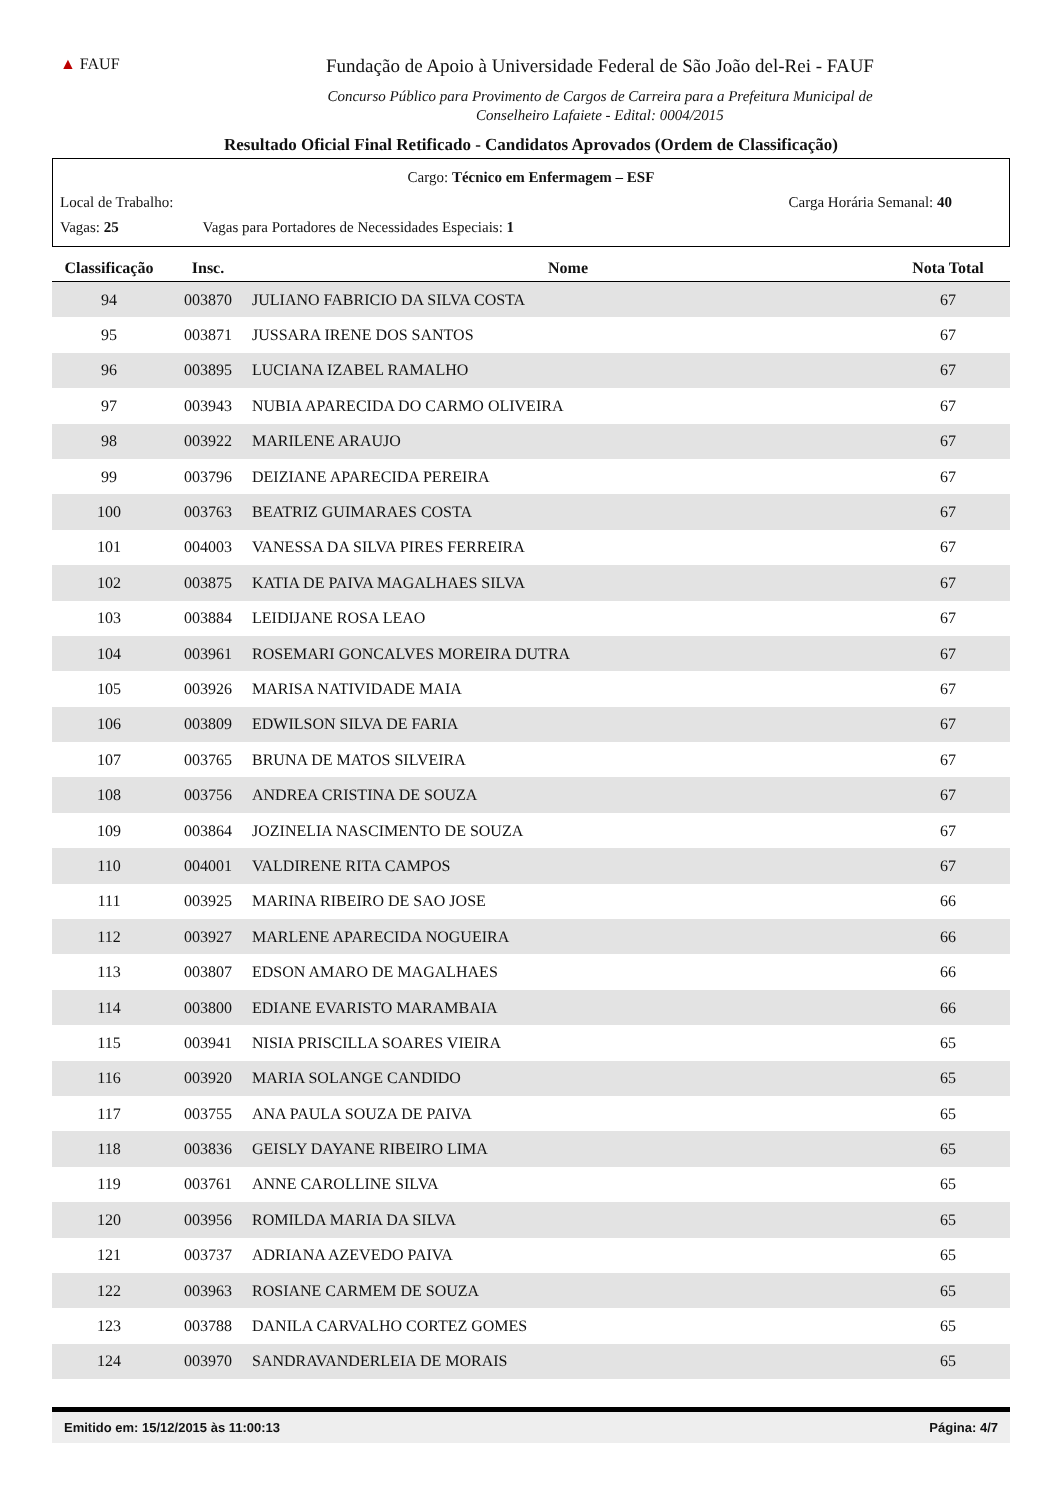▲ FAUF
Fundação de Apoio à Universidade Federal de São João del-Rei - FAUF
Concurso Público para Provimento de Cargos de Carreira para a Prefeitura Municipal de
Conselheiro Lafaiete - Edital: 0004/2015
Resultado Oficial Final Retificado - Candidatos Aprovados (Ordem de Classificação)
Cargo: Técnico em Enfermagem – ESF
Local de Trabalho: Carga Horária Semanal: 40
Vagas: 25 Vagas para Portadores de Necessidades Especiais: 1
| Classificação | Insc. | Nome | Nota Total |
| --- | --- | --- | --- |
| 94 | 003870 | JULIANO FABRICIO DA SILVA COSTA | 67 |
| 95 | 003871 | JUSSARA IRENE DOS SANTOS | 67 |
| 96 | 003895 | LUCIANA IZABEL RAMALHO | 67 |
| 97 | 003943 | NUBIA APARECIDA DO CARMO OLIVEIRA | 67 |
| 98 | 003922 | MARILENE ARAUJO | 67 |
| 99 | 003796 | DEIZIANE APARECIDA PEREIRA | 67 |
| 100 | 003763 | BEATRIZ GUIMARAES COSTA | 67 |
| 101 | 004003 | VANESSA DA SILVA PIRES FERREIRA | 67 |
| 102 | 003875 | KATIA DE PAIVA MAGALHAES SILVA | 67 |
| 103 | 003884 | LEIDIJANE ROSA LEAO | 67 |
| 104 | 003961 | ROSEMARI GONCALVES MOREIRA DUTRA | 67 |
| 105 | 003926 | MARISA NATIVIDADE MAIA | 67 |
| 106 | 003809 | EDWILSON SILVA DE FARIA | 67 |
| 107 | 003765 | BRUNA DE MATOS SILVEIRA | 67 |
| 108 | 003756 | ANDREA CRISTINA DE SOUZA | 67 |
| 109 | 003864 | JOZINELIA NASCIMENTO DE SOUZA | 67 |
| 110 | 004001 | VALDIRENE RITA CAMPOS | 67 |
| 111 | 003925 | MARINA RIBEIRO DE SAO JOSE | 66 |
| 112 | 003927 | MARLENE APARECIDA NOGUEIRA | 66 |
| 113 | 003807 | EDSON AMARO DE MAGALHAES | 66 |
| 114 | 003800 | EDIANE EVARISTO MARAMBAIA | 66 |
| 115 | 003941 | NISIA PRISCILLA SOARES VIEIRA | 65 |
| 116 | 003920 | MARIA SOLANGE CANDIDO | 65 |
| 117 | 003755 | ANA PAULA SOUZA DE PAIVA | 65 |
| 118 | 003836 | GEISLY DAYANE RIBEIRO LIMA | 65 |
| 119 | 003761 | ANNE CAROLLINE SILVA | 65 |
| 120 | 003956 | ROMILDA MARIA DA SILVA | 65 |
| 121 | 003737 | ADRIANA AZEVEDO PAIVA | 65 |
| 122 | 003963 | ROSIANE CARMEM DE SOUZA | 65 |
| 123 | 003788 | DANILA CARVALHO CORTEZ GOMES | 65 |
| 124 | 003970 | SANDRAVANDERLEIA DE MORAIS | 65 |
Emitido em: 15/12/2015 às 11:00:13 Página: 4/7